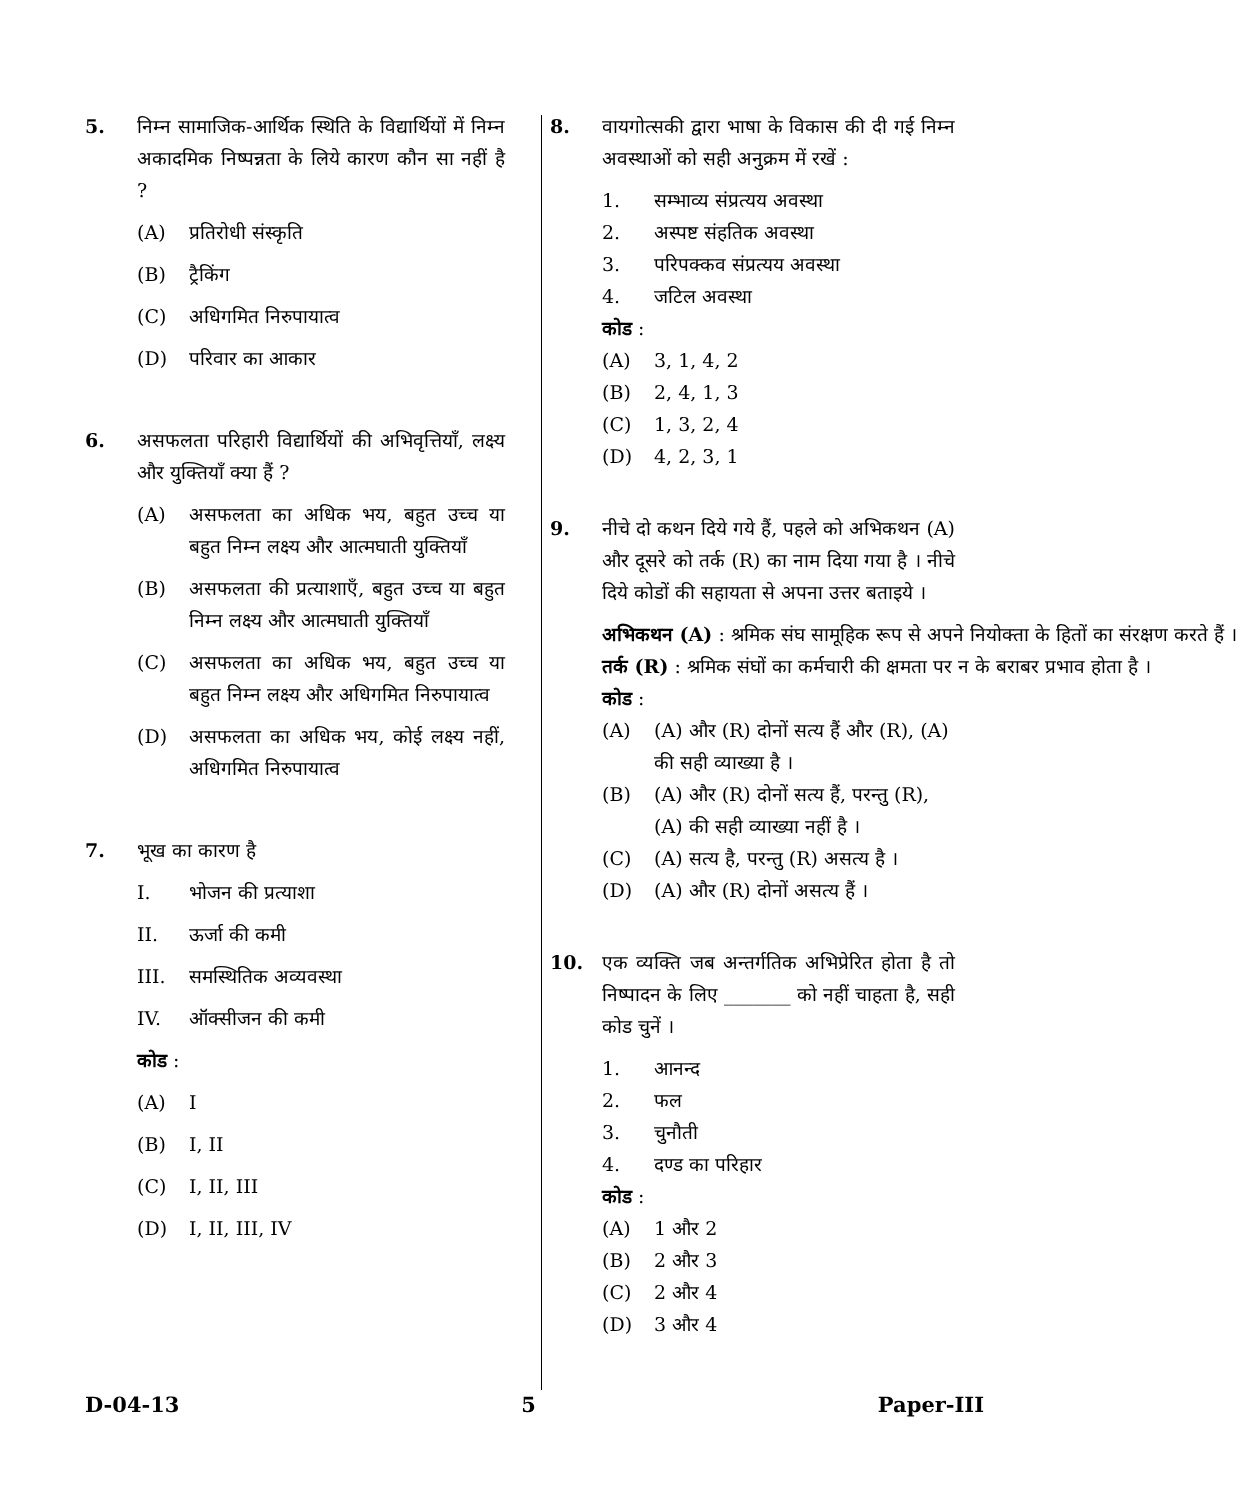5. निम्न सामाजिक-आर्थिक स्थिति के विद्यार्थियों में निम्न अकादमिक निष्पन्नता के लिये कारण कौन सा नहीं है ?
(A) प्रतिरोधी संस्कृति
(B) ट्रैकिंग
(C) अधिगमित निरुपायात्व
(D) परिवार का आकार
6. असफलता परिहारी विद्यार्थियों की अभिवृत्तियाँ, लक्ष्य और युक्तियाँ क्या हैं ?
(A) असफलता का अधिक भय, बहुत उच्च या बहुत निम्न लक्ष्य और आत्मघाती युक्तियाँ
(B) असफलता की प्रत्याशाएँ, बहुत उच्च या बहुत निम्न लक्ष्य और आत्मघाती युक्तियाँ
(C) असफलता का अधिक भय, बहुत उच्च या बहुत निम्न लक्ष्य और अधिगमित निरुपायात्व
(D) असफलता का अधिक भय, कोई लक्ष्य नहीं, अधिगमित निरुपायात्व
7. भूख का कारण है
I. भोजन की प्रत्याशा
II. ऊर्जा की कमी
III. समस्थितिक अव्यवस्था
IV. ऑक्सीजन की कमी
कोड :
(A) I
(B) I, II
(C) I, II, III
(D) I, II, III, IV
8. वायगोत्सकी द्वारा भाषा के विकास की दी गई निम्न अवस्थाओं को सही अनुक्रम में रखें :
1. सम्भाव्य संप्रत्यय अवस्था
2. अस्पष्ट संहतिक अवस्था
3. परिपक्कव संप्रत्यय अवस्था
4. जटिल अवस्था
कोड :
(A) 3, 1, 4, 2
(B) 2, 4, 1, 3
(C) 1, 3, 2, 4
(D) 4, 2, 3, 1
9. नीचे दो कथन दिये गये हैं, पहले को अभिकथन (A) और दूसरे को तर्क (R) का नाम दिया गया है । नीचे दिये कोडों की सहायता से अपना उत्तर बताइये ।
अभिकथन (A) : श्रमिक संघ सामूहिक रूप से अपने नियोक्ता के हितों का संरक्षण करते हैं ।
तर्क (R) : श्रमिक संघों का कर्मचारी की क्षमता पर न के बराबर प्रभाव होता है ।
कोड :
(A) (A) और (R) दोनों सत्य हैं और (R), (A) की सही व्याख्या है ।
(B) (A) और (R) दोनों सत्य हैं, परन्तु (R), (A) की सही व्याख्या नहीं है ।
(C) (A) सत्य है, परन्तु (R) असत्य है ।
(D) (A) और (R) दोनों असत्य हैं ।
10. एक व्यक्ति जब अन्तर्गतिक अभिप्रेरित होता है तो निष्पादन के लिए _______ को नहीं चाहता है, सही कोड चुनें ।
1. आनन्द
2. फल
3. चुनौती
4. दण्ड का परिहार
कोड :
(A) 1 और 2
(B) 2 और 3
(C) 2 और 4
(D) 3 और 4
D-04-13 5 Paper-III